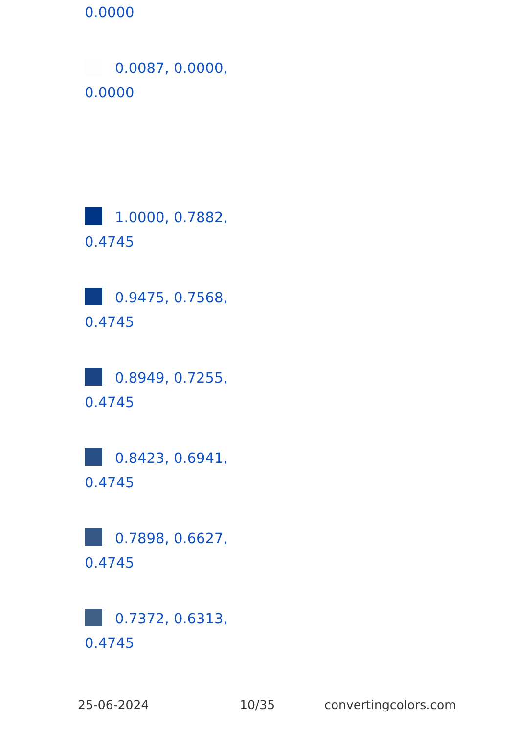0.0000
0.0087, 0.0000, 0.0000
1.0000, 0.7882, 0.4745
0.9475, 0.7568, 0.4745
0.8949, 0.7255, 0.4745
0.8423, 0.6941, 0.4745
0.7898, 0.6627, 0.4745
0.7372, 0.6313, 0.4745
25-06-2024 10/35 convertingcolors.com